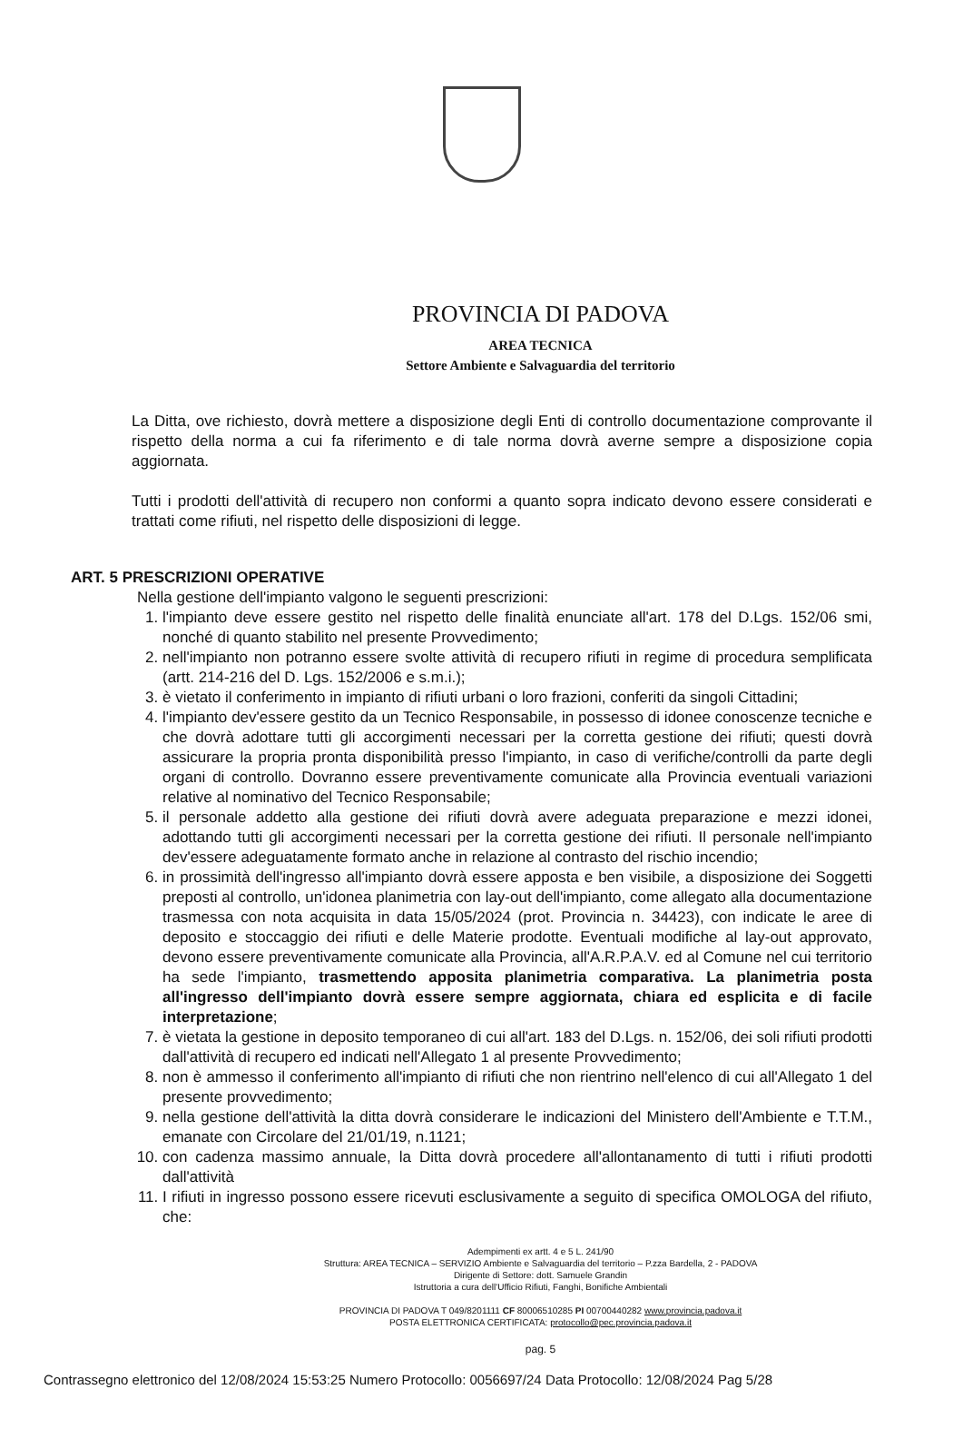PROVINCIA DI PADOVA
AREA TECNICA
Settore Ambiente e Salvaguardia del territorio
La Ditta, ove richiesto, dovrà mettere a disposizione degli Enti di controllo documentazione comprovante il rispetto della norma a cui fa riferimento e di tale norma dovrà averne sempre a disposizione copia aggiornata.
Tutti i prodotti dell'attività di recupero non conformi a quanto sopra indicato devono essere considerati e trattati come rifiuti, nel rispetto delle disposizioni di legge.
ART. 5 PRESCRIZIONI OPERATIVE
Nella gestione dell'impianto valgono le seguenti prescrizioni:
1. l'impianto deve essere gestito nel rispetto delle finalità enunciate all'art. 178 del D.Lgs. 152/06 smi, nonché di quanto stabilito nel presente Provvedimento;
2. nell'impianto non potranno essere svolte attività di recupero rifiuti in regime di procedura semplificata (artt. 214-216 del D. Lgs. 152/2006 e s.m.i.);
3. è vietato il conferimento in impianto di rifiuti urbani o loro frazioni, conferiti da singoli Cittadini;
4. l'impianto dev'essere gestito da un Tecnico Responsabile, in possesso di idonee conoscenze tecniche e che dovrà adottare tutti gli accorgimenti necessari per la corretta gestione dei rifiuti; questi dovrà assicurare la propria pronta disponibilità presso l'impianto, in caso di verifiche/controlli da parte degli organi di controllo. Dovranno essere preventivamente comunicate alla Provincia eventuali variazioni relative al nominativo del Tecnico Responsabile;
5. il personale addetto alla gestione dei rifiuti dovrà avere adeguata preparazione e mezzi idonei, adottando tutti gli accorgimenti necessari per la corretta gestione dei rifiuti. Il personale nell'impianto dev'essere adeguatamente formato anche in relazione al contrasto del rischio incendio;
6. in prossimità dell'ingresso all'impianto dovrà essere apposta e ben visibile, a disposizione dei Soggetti preposti al controllo, un'idonea planimetria con lay-out dell'impianto, come allegato alla documentazione trasmessa con nota acquisita in data 15/05/2024 (prot. Provincia n. 34423), con indicate le aree di deposito e stoccaggio dei rifiuti e delle Materie prodotte. Eventuali modifiche al lay-out approvato, devono essere preventivamente comunicate alla Provincia, all'A.R.P.A.V. ed al Comune nel cui territorio ha sede l'impianto, trasmettendo apposita planimetria comparativa. La planimetria posta all'ingresso dell'impianto dovrà essere sempre aggiornata, chiara ed esplicita e di facile interpretazione;
7. è vietata la gestione in deposito temporaneo di cui all'art. 183 del D.Lgs. n. 152/06, dei soli rifiuti prodotti dall'attività di recupero ed indicati nell'Allegato 1 al presente Provvedimento;
8. non è ammesso il conferimento all'impianto di rifiuti che non rientrino nell'elenco di cui all'Allegato 1 del presente provvedimento;
9. nella gestione dell'attività la ditta dovrà considerare le indicazioni del Ministero dell'Ambiente e T.T.M., emanate con Circolare del 21/01/19, n.1121;
10. con cadenza massimo annuale, la Ditta dovrà procedere all'allontanamento di tutti i rifiuti prodotti dall'attività
11. I rifiuti in ingresso possono essere ricevuti esclusivamente a seguito di specifica OMOLOGA del rifiuto, che:
Adempimenti ex artt. 4 e 5 L. 241/90
Struttura: AREA TECNICA – SERVIZIO Ambiente e Salvaguardia del territorio – P.zza Bardella, 2 - PADOVA
Dirigente di Settore: dott. Samuele Grandin
Istruttoria a cura dell'Ufficio Rifiuti, Fanghi, Bonifiche Ambientali
PROVINCIA DI PADOVA T 049/8201111 CF 80006510285 PI 00700440282 www.provincia.padova.it
POSTA ELETTRONICA CERTIFICATA: protocollo@pec.provincia.padova.it
pag. 5
Contrassegno elettronico del 12/08/2024 15:53:25 Numero Protocollo: 0056697/24 Data Protocollo: 12/08/2024 Pag 5/28